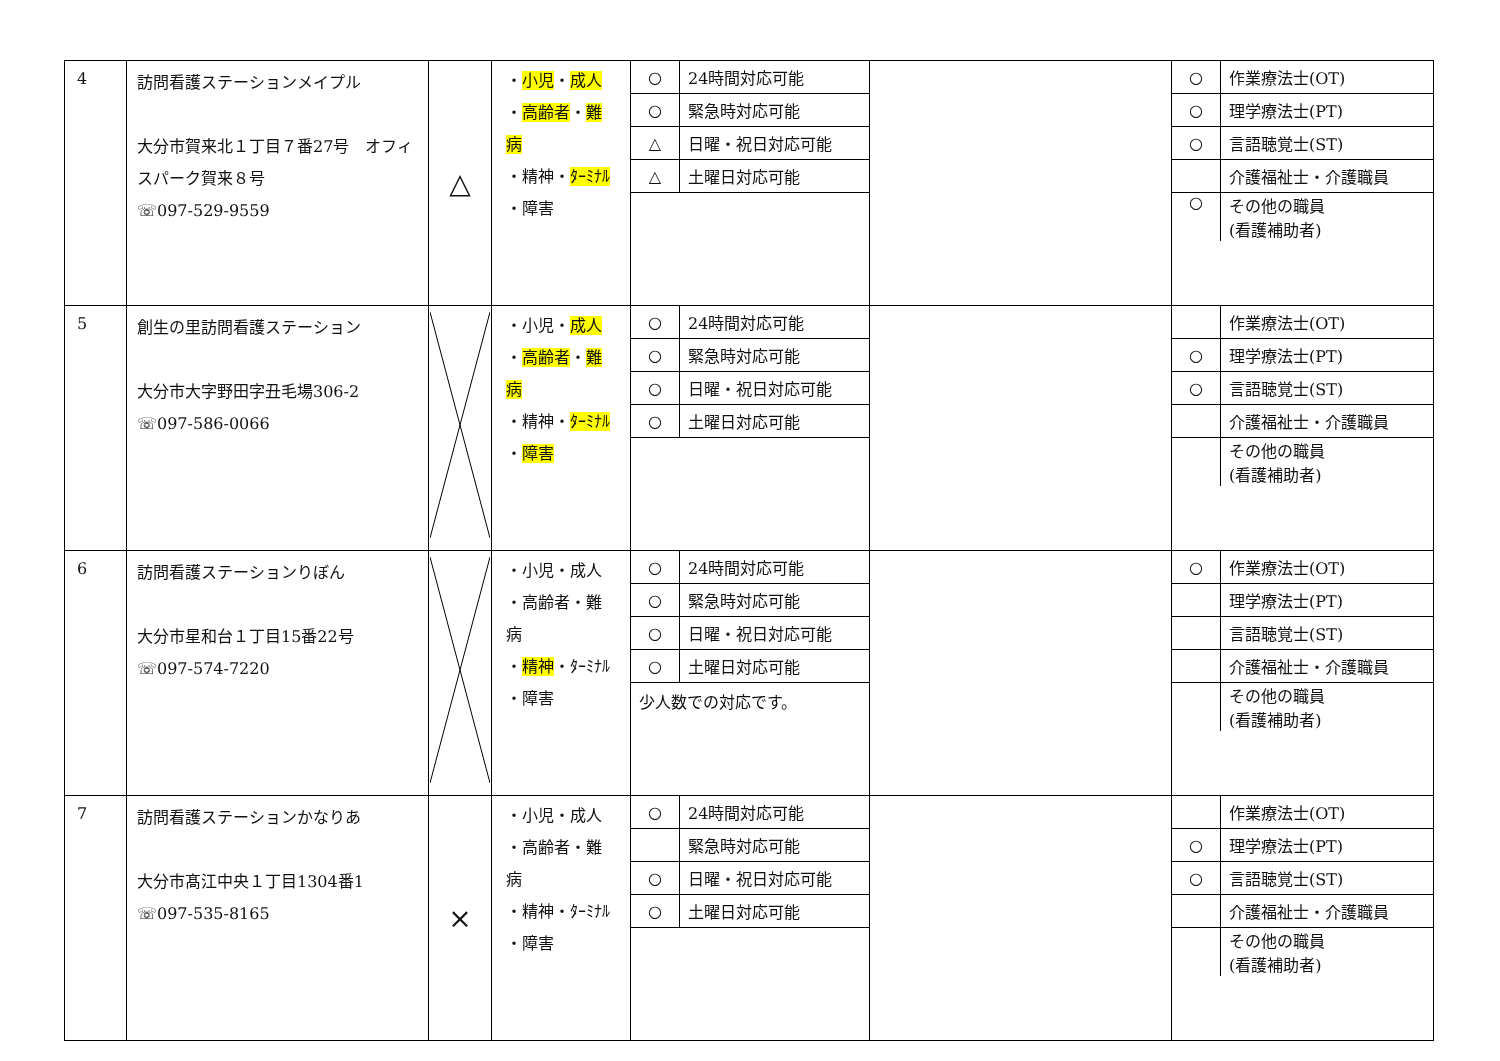| 4 | 訪問看護ステーションメイプル 大分市賀来北１丁目７番27号 オフィスパーク賀来８号 ☏097-529-9559 | △ | ・ 小児 ・ 成人 ・ 高齢者 ・ 難病 ・精神・ ﾀｰﾐﾅﾙ ・障害 | / ○ / 24時間対応可能 / / ○ / 緊急時対応可能 / / △ / 日曜・祝日対応可能 / / △ / 土曜日対応可能 / | | / ○ / 作業療法士(OT) / / ○ / 理学療法士(PT) / / ○ / 言語聴覚士(ST) / / / 介護福祉士・介護職員 / / ○ / その他の職員 (看護補助者) / |
| 5 | 創生の里訪問看護ステーション 大分市大字野田字丑毛場306-2 ☏097-586-0066 | | ・小児・ 成人 ・ 高齢者 ・ 難病 ・精神・ ﾀｰﾐﾅﾙ ・ 障害 | / ○ / 24時間対応可能 / / ○ / 緊急時対応可能 / / ○ / 日曜・祝日対応可能 / / ○ / 土曜日対応可能 / | | / / 作業療法士(OT) / / ○ / 理学療法士(PT) / / ○ / 言語聴覚士(ST) / / / 介護福祉士・介護職員 / / / その他の職員 (看護補助者) / |
| 6 | 訪問看護ステーションりぼん 大分市星和台１丁目15番22号 ☏097-574-7220 | | ・小児・成人 ・高齢者・難病 ・ 精神 ・ﾀｰﾐﾅﾙ ・障害 | / ○ / 24時間対応可能 / / ○ / 緊急時対応可能 / / ○ / 日曜・祝日対応可能 / / ○ / 土曜日対応可能 / 少人数での対応です。 | | / ○ / 作業療法士(OT) / / / 理学療法士(PT) / / / 言語聴覚士(ST) / / / 介護福祉士・介護職員 / / / その他の職員 (看護補助者) / |
| 7 | 訪問看護ステーションかなりあ 大分市髙江中央１丁目1304番1 ☏097-535-8165 | × | ・小児・成人 ・高齢者・難病 ・精神・ﾀｰﾐﾅﾙ ・障害 | / ○ / 24時間対応可能 / / / 緊急時対応可能 / / ○ / 日曜・祝日対応可能 / / ○ / 土曜日対応可能 / | | / / 作業療法士(OT) / / ○ / 理学療法士(PT) / / ○ / 言語聴覚士(ST) / / / 介護福祉士・介護職員 / / / その他の職員 (看護補助者) / |